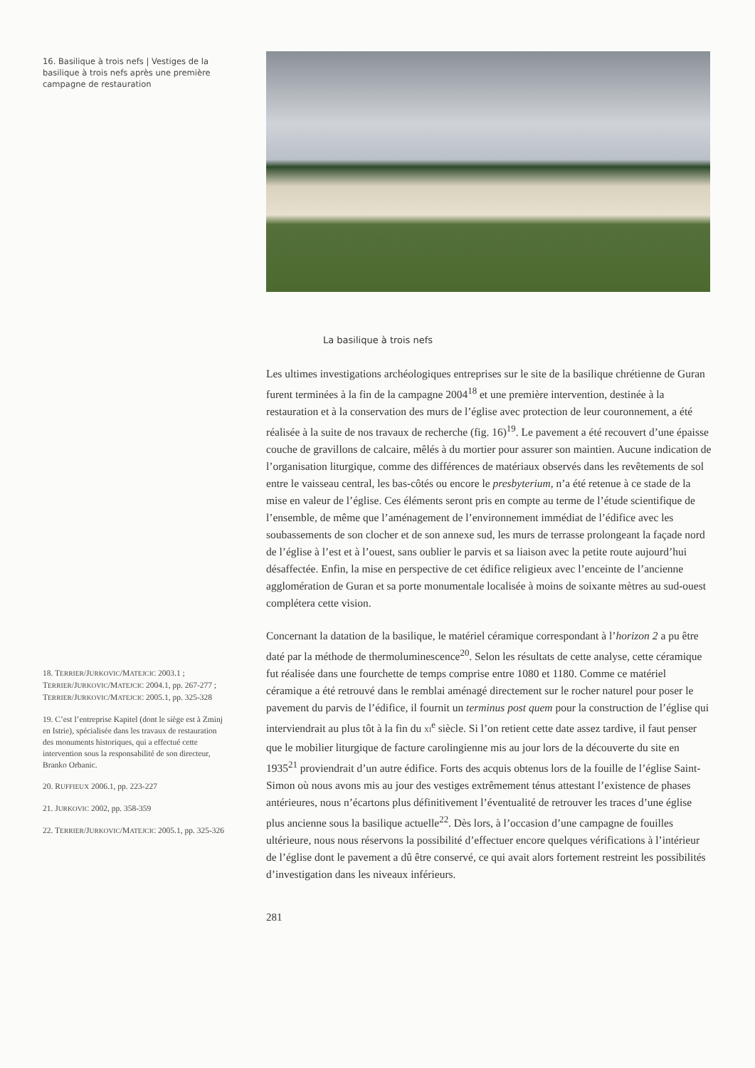16. Basilique à trois nefs | Vestiges de la basilique à trois nefs après une première campagne de restauration
La basilique à trois nefs
Les ultimes investigations archéologiques entreprises sur le site de la basilique chrétienne de Guran furent terminées à la fin de la campagne 2004<sup>18</sup> et une première intervention, destinée à la restauration et à la conservation des murs de l’église avec protection de leur couronnement, a été réalisée à la suite de nos travaux de recherche (fig. 16)<sup>19</sup>. Le pavement a été recouvert d’une épaisse couche de gravillons de calcaire, mêlés à du mortier pour assurer son maintien. Aucune indication de l’organisation liturgique, comme des différences de matériaux observés dans les revêtements de sol entre le vaisseau central, les bas-côtés ou encore le presbyterium, n’a été retenue à ce stade de la mise en valeur de l’église. Ces éléments seront pris en compte au terme de l’étude scientifique de l’ensemble, de même que l’aménagement de l’environnement immédiat de l’édifice avec les soubassements de son clocher et de son annexe sud, les murs de terrasse prolongeant la façade nord de l’église à l’est et à l’ouest, sans oublier le parvis et sa liaison avec la petite route aujourd’hui désaffectée. Enfin, la mise en perspective de cet édifice religieux avec l’enceinte de l’ancienne agglomération de Guran et sa porte monumentale localisée à moins de soixante mètres au sud-ouest complétera cette vision.
Concernant la datation de la basilique, le matériel céramique correspondant à l’horizon 2 a pu être daté par la méthode de thermoluminescence<sup>20</sup>. Selon les résultats de cette analyse, cette céramique fut réalisée dans une fourchette de temps comprise entre 1080 et 1180. Comme ce matériel céramique a été retrouvé dans le remblai aménagé directement sur le rocher naturel pour poser le pavement du parvis de l’édifice, il fournit un terminus post quem pour la construction de l’église qui interviendrait au plus tôt à la fin du XI<sup>e</sup> siècle. Si l’on retient cette date assez tardive, il faut penser que le mobilier liturgique de facture carolingienne mis au jour lors de la découverte du site en 1935<sup>21</sup> proviendrait d’un autre édifice. Forts des acquis obtenus lors de la fouille de l’église Saint-Simon où nous avons mis au jour des vestiges extrêmement ténus attestant l’existence de phases antérieures, nous n’écartons plus définitivement l’éventualité de retrouver les traces d’une église plus ancienne sous la basilique actuelle<sup>22</sup>. Dès lors, à l’occasion d’une campagne de fouilles ultérieure, nous nous réservons la possibilité d’effectuer encore quelques vérifications à l’intérieur de l’église dont le pavement a dû être conservé, ce qui avait alors fortement restreint les possibilités d’investigation dans les niveaux inférieurs.
281
18. TERRIER/JURKOVIC/MATEJCIC 2003.1 ; TERRIER/JURKOVIC/MATEJCIC 2004.1, pp. 267-277 ; TERRIER/JURKOVIC/MATEJCIC 2005.1, pp. 325-328
19. C’est l’entreprise Kapitel (dont le siège est à Zminj en Istrie), spécialisée dans les travaux de restauration des monuments historiques, qui a effectué cette intervention sous la responsabilité de son directeur, Branko Orbanic.
20. RUFFIEUX 2006.1, pp. 223-227
21. JURKOVIC 2002, pp. 358-359
22. TERRIER/JURKOVIC/MATEJCIC 2005.1, pp. 325-326